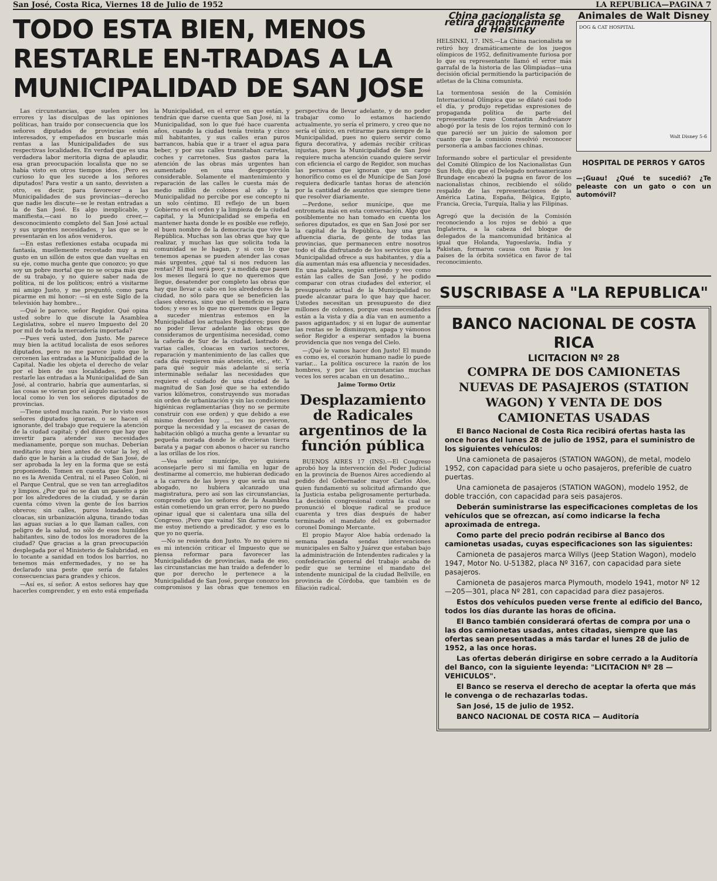San José, Costa Rica, Viernes 18 de Julio de 1952 LA REPUBLICA—PAGINA 7
TODO ESTA BIEN, MENOS RESTARLE EN-TRADAS A LA MUNICIPALIDAD DE SAN JOSE
Las circunstancias, que suelen ser los errores y las disculpas de las opiniones políticas, han traído por consecuencia que los señores diputados de provincias estén interesados, y empeñados en buscarle más rentas a las Municipalidades de sus respectivas localidades. En verdad que es una verdadera labor meritoria digna de aplaudir, esa gran preocupación localista que no se había visto en otros tiempos idos. ¡Pero es curioso lo que les sucede a los señores diputados! Para vestir a un santo, desvisten a otro, es decir, para favorecer a las Municipalidades de sus provincias—derecho que nadie les discute—se le restan entradas a la de San José. Es algo inexplicable, y manifiesta,—casi no lo puedo creer,—desconocimiento completo del San José actual y sus urgentes necesidades, y las que se le presentarán en los años venideros.
—En estas reflexiones estaba ocupada mi fantasía, muellemente recostado muy a mi gusto en un sillón de estos que dan vueltas en su eje, como mucha gente que conozco; yo que soy un pobre mortal que no se ocupa más que de su trabajo, y no quiere saber nada de política, ni de los políticos; entró a visitarme mi amigo Justo, y me preguntó, como para picarme en mi honor: —si en este Siglo de la televisión hay hombre...
—Qué le parece, señor Regidor. Qué opina usted sobre lo que discute la Asamblea Legislativa, sobre el nuevo Impuesto del 20 por mil de toda la mercadería importada?
—Pues verá usted, don Justo. Me parece muy bien la actitud localista de esos señores diputados, pero no me parece justo que le cercenen las entradas a la Municipalidad de la Capital. Nadie les objeta el derecho de velar por el bien de sus localidades, pero sin restarle las entradas a la Municipalidad de San José, al contrario, habría que aumentarlas, si las cosas se vieran por el ángulo nacional y no local como lo ven los señores diputados de provincias.
—Tiene usted mucha razón. Por lo visto esos señores diputados ignoran, o se hacen el ignorante, del trabajo que requiere la atención de la ciudad capital; y del dinero que hay que invertir para atender sus necesidades medianamente, porque son muchas. Deberían meditario muy bien antes de votar la ley, el daño que le harán a la ciudad de San José, de ser aprobada la ley en la forma que se está proponiendo. Tomen en cuenta que San José no es la Avenida Central, ni el Paseo Colón, ni el Parque Central, que se ven tan arregladitos y limpios. ¿Por qué no se dan un paseíto a pie por los alrededores de la ciudad, y se darán cuenta cómo viven la gente de los barrios obreros; sin calles, puros lozadales, sin cloacas, sin urbanización alguna, tirando todas las aguas sucias a lo que llaman calles, con peligro de la salud, no sólo de esos humildes habitantes, sino de todos los moradores de la ciudad? Que gracias a la gran preocupación desplegada por el Ministerio de Salubridad, en lo tocante a sanidad en todos los barrios, no tenemos más enfermedades, y no se ha declarado una peste que sería de fatales consecuencias para grandes y chicos.
—Así es, sí señor. A estos señores hay que hacerles comprender, y en esto está empeñada la Municipalidad, en el error en que están, y tendrán que darse cuenta que San José, ni la Municipalidad, son lo que fué hace cuarenta años, cuando la ciudad tenía treinta y cinco mil habitantes, y sus calles eran puros barrancos, había que ir a traer el agua para beber, y por sus calles transitaban carretas, coches y carretones. Sus gastos para la atención de las obras más urgentes han aumentado en una desproporción considerable. Solamente el mantenimiento y reparación de las calles le cuesta más de medio millón de colones al año y la Municipalidad no percibe por ese concepto ni un solo céntimo. El reflejo de un buen Gobierno es el orden y la limpieza de la ciudad capital, y la Municipalidad se empeña en mantener hasta donde le es posible ese reflejo, el buen nombre de la democracia que vive la República. Muchas son las obras que hay que realizar, y muchas las que solicita toda la comunidad se le hagan, y si con lo que tenemos apenas se pueden atender las cosas más urgentes, ¿qué tal si nos reducen las rentas? El mal será peor, y a medida que pasen los meses llegará lo que no queremos que llegue, desatender por completo las obras que hay que llevar a cabo en los alrededores de la ciudad, no sólo para que se beneficien las clases obreras, sino que el beneficio es para todos; y eso es lo que no queremos que llegue a suceder mientras estemos en la Municipalidad los actuales Regidores; pues de no poder llevar adelante las obras que consideramos de urgentísima necesidad, como la cañería de Sur de la ciudad, lastrado de varias calles, cloacas en varios sectores, reparación y mantenimiento de las calles que cada día requieren más atención, etc., etc. Y para qué seguir más adelante si sería interminable señalar las necesidades que requiere el cuidado de una ciudad de la magnitud de San José que se ha extendido varios kilómetros, construyendo sus moradas sin orden de urbanización y sin las condiciones higiénicas reglamentarias (hoy no se permite construir con ese orden) y que debido a ese mismo desorden hoy ... tes no previeron, porque la necesidad y la escasez de casas de habitación obligó a mucha gente a levantar su pequeña morada donde le ofrecieran tierra barata y a pagar con abonos o hacer su rancho a las orillas de los ríos.
—Vea señor munícipe, yo quisiera aconsejarle pero si mi familia en lugar de destinarme al comercio, me hubieran dedicado a la carrera de las leyes y que sería un mal abogado, no hubiera alcanzado una magistratura, pero así son las circunstancias, comprendo que los señores de la Asamblea están cometiendo un gran error, pero no puedo opinar igual que si calentara una silla del Congreso. ¡Pero que vaina! Sin darme cuenta me estoy metiendo a predicador, y eso es lo que yo no quería.
—No se resienta don Justo. Yo no quiero ni es mi intención criticar el Impuesto que se piensa reformar para favorecer las Municipalidades de provincias, nada de eso, las circunstancias me han traído a defender lo que por derecho le pertenece a la Municipalidad de San José, porque conozco los compromisos y las obras que tenemos en perspectiva de llevar adelante, y de no poder trabajar como lo estamos haciendo actualmente, yo sería el primero, y creo que no sería el único, en retirarme para siempre de la Municipalidad, pues no quiero servir como figura decorativa, y además recibir críticas injustas, pues la Municipalidad de San José requiere mucha atención cuando quiere servir con eficiencia el cargo de Regidor, son muchas las personas que ignoran que un cargo honorífico como es el de Munícipe de San José requiera dedicarle tantas horas de atención por la cantidad de asuntos que siempre tiene que resolver diariamente.
—Perdone, señor munícipe, que me entrometa más en esta conversación. Algo que posiblemente no han tomado en cuenta los señores diputados, es que en San José por ser la capital de la República, hay una gran afluencia diaria, de gente de todas las provincias, que permanecen entre nosotros todo el día disfrutando de los servicios que la Municipalidad ofrece a sus habitantes, y día a día aumentan más esa afluencia y necesidades. En una palabra, según entiendo y veo como están las calles de San José, y he podido comparar con otras ciudades del exterior, el presupuesto actual de la Municipalidad no puede alcanzar para lo que hay que hacer. Ustedes necesitan un presupuesto de diez millones de colones, porque esas necesidades están a la vista y día a día van en aumento a pasos agigantados; y si en lugar de aumentar las rentas se le disminuyen, apaga y vámonos señor Regidor a esperar sentados la buena providencia que nos venga del Cielo.
—¡Qué le vamos hacer don Justo! El mundo es como es, el corazón humano nadie lo puede variar... La política oscurece la razón de los hombres, y por las circunstancias muchas veces los seres acaban en un desatino...
Jaime Tormo Ortiz
Desplazamiento de Radicales argentinos de la función pública
BUENOS AIRES 17 (INS).—El Congreso aprobó hoy la intervención del Poder Judicial en la provincia de Buenos Aires accediendo al pedido del Gobernador mayor Carlos Aloe, quien fundamentó su solicitud afirmando que la Justicia estaba peligrosamente perturbada. La decisión congresional contra la cual se pronunció el bloque radical se produce cuarenta y tres días después de haber terminado el mandato del ex gobernador coronel Domingo Mercante.
El propio Mayor Aloe había ordenado la semana pasada sendas intervenciones municipales en Salto y Juárez que estaban bajo la administración de Intendentes radicales y la confederación general del trabajo acaba de pedir que se termine el mandato del intendente municipal de la ciudad Bellville, en provincia de Córdoba, que también es de filiación radical.
China nacionalista se retira dramáticamente de Helsinky
HELSINKI, 17. INS.—La China nacionalista se retiró hoy dramáticamente de los juegos olímpicos de 1952, definitivamente furiosa por lo que su representante llamó el error más garrafal de la historia de las Olimpiadas—una decisión oficial permitiendo la participación de atletas de la China comunista.
La tormentosa sesión de la Comisión Internacional Olímpica que se dilató casi todo el día, y produjo repetidas expresiones de propaganda política de parte del representante ruso Constantin Andreianov abogó por la tesis de los rojos terminó con lo que pareció ser un juicio de salomon por cuanto que la comisión resolvió reconocer personería a ambas facciones chinas.
Informando sobre el particular el presidente del Comité Olímpico de los Nacionalistas Gun Sun Hoh, dijo que el Delegado norteamericano Brundage encabezó la pugna en favor de los nacionalistas chinos, recibiendo el sólido respaldo de las representaciones de la América Latina, España, Bélgica, Egipto, Francia, Grecia, Turquía, Italia y las Filipinas.
Agregó que la decisión de la Comisión reconociendo a los rojos se debió a que Inglaterra, a la cabeza del bloque de delegados de la mancomunidad británica al igual que Holanda, Yugoeslavia, India y Pakistan, formaron causa con Rusia y los países de la órbita soviética en favor de tal reconocimiento.
Animales de Walt Disney
DOG & CAT HOSPITAL
Walt Disney 5-6
HOSPITAL DE PERROS Y GATOS
—¡Guau! ¿Qué te sucedió? ¿Te peleaste con un gato o con un automóvil?
SUSCRIBASE A "LA REPUBLICA"
BANCO NACIONAL DE COSTA RICA
LICITACION Nº 28
COMPRA DE DOS CAMIONETAS NUEVAS DE PASAJEROS (STATION WAGON) Y VENTA DE DOS CAMIONETAS USADAS
El Banco Nacional de Costa Rica recibirá ofertas hasta las once horas del lunes 28 de julio de 1952, para el suministro de los siguientes vehículos:
Una camioneta de pasajeros (STATION WAGON), de metal, modelo 1952, con capacidad para siete u ocho pasajeros, preferible de cuatro puertas.
Una camioneta de pasajeros (STATION WAGON), modelo 1952, de doble tracción, con capacidad para seis pasajeros.
Deberán suministrarse las especificaciones completas de los vehículos que se ofrezcan, así como indicarse la fecha aproximada de entrega.
Como parte del precio podrán recibirse al Banco dos camionetas usadas, cuyas especificaciones son las siguientes:
Camioneta de pasajeros marca Willys (Jeep Station Wagon), modelo 1947, Motor No. U-51382, placa Nº 3167, con capacidad para siete pasajeros.
Camioneta de pasajeros marca Plymouth, modelo 1941, motor Nº 12—205—301, placa Nº 281, con capacidad para diez pasajeros.
Estos dos vehículos pueden verse frente al edificio del Banco, todos los días durante las horas de oficina.
El Banco también considerará ofertas de compra por una o las dos camionetas usadas, antes citadas, siempre que las ofertas sean presentadas a más tardar el lunes 28 de julio de 1952, a las once horas.
Las ofertas deberán dirigirse en sobre cerrado a la Auditoría del Banco, con la siguiente leyenda: "LICITACION Nº 28 — VEHICULOS".
El Banco se reserva el derecho de aceptar la oferta que más le convenga o de rechazarlas todas.
San José, 15 de julio de 1952.
BANCO NACIONAL DE COSTA RICA — Auditoría